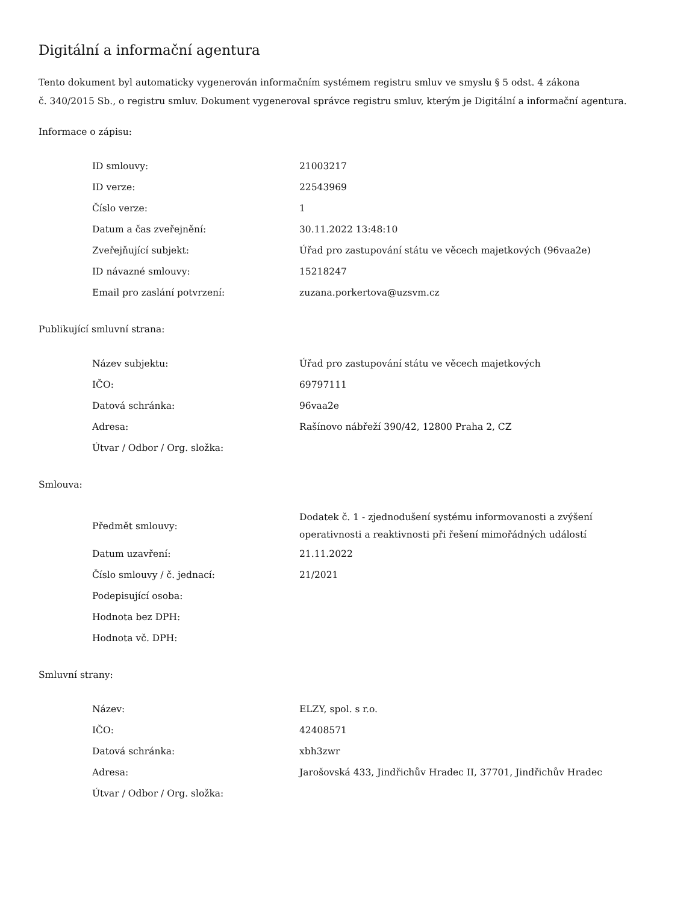Digitální a informační agentura
Tento dokument byl automaticky vygenerován informačním systémem registru smluv ve smyslu § 5 odst. 4 zákona
č. 340/2015 Sb., o registru smluv. Dokument vygeneroval správce registru smluv, kterým je Digitální a informační agentura.
Informace o zápisu:
| ID smlouvy: | 21003217 |
| ID verze: | 22543969 |
| Číslo verze: | 1 |
| Datum a čas zveřejnění: | 30.11.2022 13:48:10 |
| Zveřejňující subjekt: | Úřad pro zastupování státu ve věcech majetkových (96vaa2e) |
| ID návazné smlouvy: | 15218247 |
| Email pro zaslání potvrzení: | zuzana.porkertova@uzsvm.cz |
Publikující smluvní strana:
| Název subjektu: | Úřad pro zastupování státu ve věcech majetkových |
| IČO: | 69797111 |
| Datová schránka: | 96vaa2e |
| Adresa: | Rašínovo nábřeží 390/42, 12800 Praha 2, CZ |
| Útvar / Odbor / Org. složka: | |
Smlouva:
| Předmět smlouvy: | Dodatek č. 1 - zjednodušení systému informovanosti a zvýšení operativnosti a reaktivnosti při řešení mimořádných událostí |
| Datum uzavření: | 21.11.2022 |
| Číslo smlouvy / č. jednací: | 21/2021 |
| Podepisující osoba: | |
| Hodnota bez DPH: | |
| Hodnota vč. DPH: | |
Smluvní strany:
| Název: | ELZY, spol. s r.o. |
| IČO: | 42408571 |
| Datová schránka: | xbh3zwr |
| Adresa: | Jarošovská 433, Jindřichův Hradec II, 37701, Jindřichův Hradec |
| Útvar / Odbor / Org. složka: | |